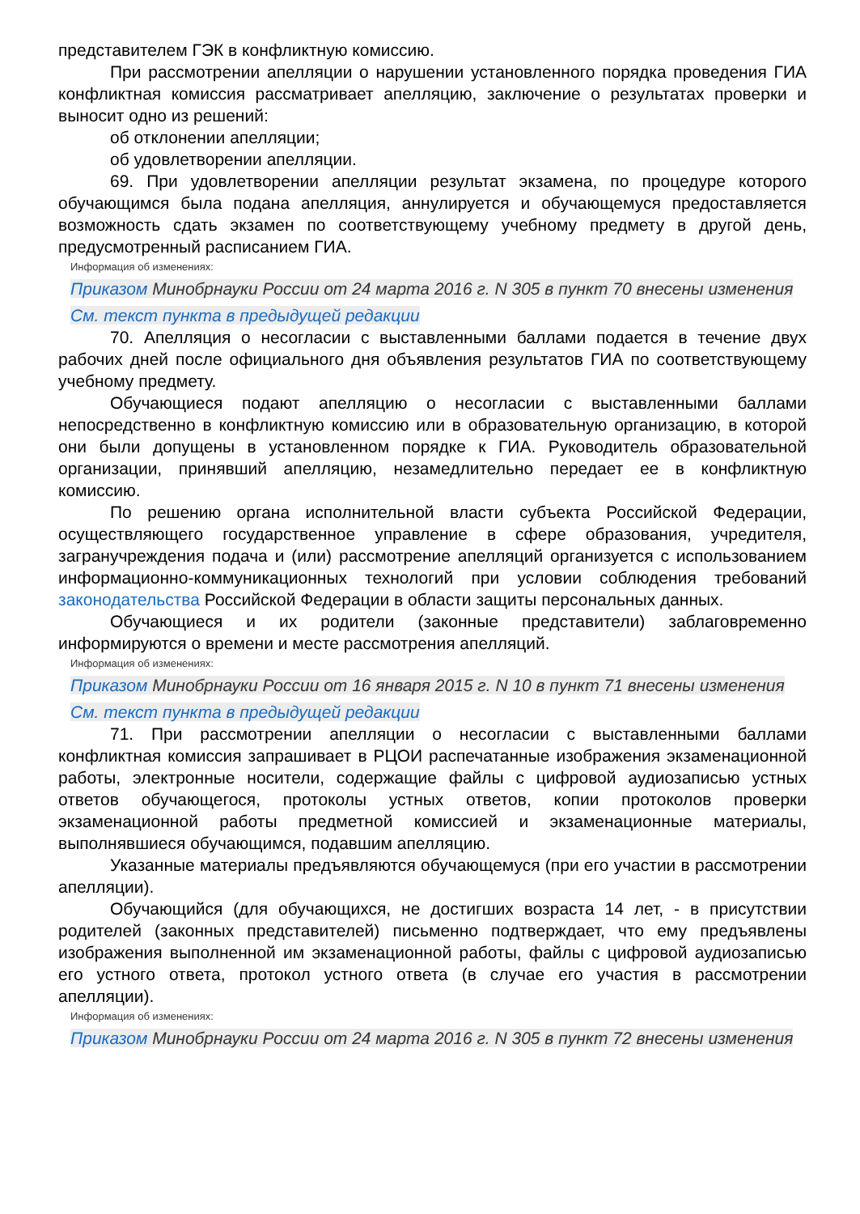представителем ГЭК в конфликтную комиссию.
При рассмотрении апелляции о нарушении установленного порядка проведения ГИА конфликтная комиссия рассматривает апелляцию, заключение о результатах проверки и выносит одно из решений:
об отклонении апелляции;
об удовлетворении апелляции.
69. При удовлетворении апелляции результат экзамена, по процедуре которого обучающимся была подана апелляция, аннулируется и обучающемуся предоставляется возможность сдать экзамен по соответствующему учебному предмету в другой день, предусмотренный расписанием ГИА.
Информация об изменениях:
Приказом Минобрнауки России от 24 марта 2016 г. N 305 в пункт 70 внесены изменения
См. текст пункта в предыдущей редакции
70. Апелляция о несогласии с выставленными баллами подается в течение двух рабочих дней после официального дня объявления результатов ГИА по соответствующему учебному предмету.
Обучающиеся подают апелляцию о несогласии с выставленными баллами непосредственно в конфликтную комиссию или в образовательную организацию, в которой они были допущены в установленном порядке к ГИА. Руководитель образовательной организации, принявший апелляцию, незамедлительно передает ее в конфликтную комиссию.
По решению органа исполнительной власти субъекта Российской Федерации, осуществляющего государственное управление в сфере образования, учредителя, загранучреждения подача и (или) рассмотрение апелляций организуется с использованием информационно-коммуникационных технологий при условии соблюдения требований законодательства Российской Федерации в области защиты персональных данных.
Обучающиеся и их родители (законные представители) заблаговременно информируются о времени и месте рассмотрения апелляций.
Информация об изменениях:
Приказом Минобрнауки России от 16 января 2015 г. N 10 в пункт 71 внесены изменения
См. текст пункта в предыдущей редакции
71. При рассмотрении апелляции о несогласии с выставленными баллами конфликтная комиссия запрашивает в РЦОИ распечатанные изображения экзаменационной работы, электронные носители, содержащие файлы с цифровой аудиозаписью устных ответов обучающегося, протоколы устных ответов, копии протоколов проверки экзаменационной работы предметной комиссией и экзаменационные материалы, выполнявшиеся обучающимся, подавшим апелляцию.
Указанные материалы предъявляются обучающемуся (при его участии в рассмотрении апелляции).
Обучающийся (для обучающихся, не достигших возраста 14 лет, - в присутствии родителей (законных представителей) письменно подтверждает, что ему предъявлены изображения выполненной им экзаменационной работы, файлы с цифровой аудиозаписью его устного ответа, протокол устного ответа (в случае его участия в рассмотрении апелляции).
Информация об изменениях:
Приказом Минобрнауки России от 24 марта 2016 г. N 305 в пункт 72 внесены изменения